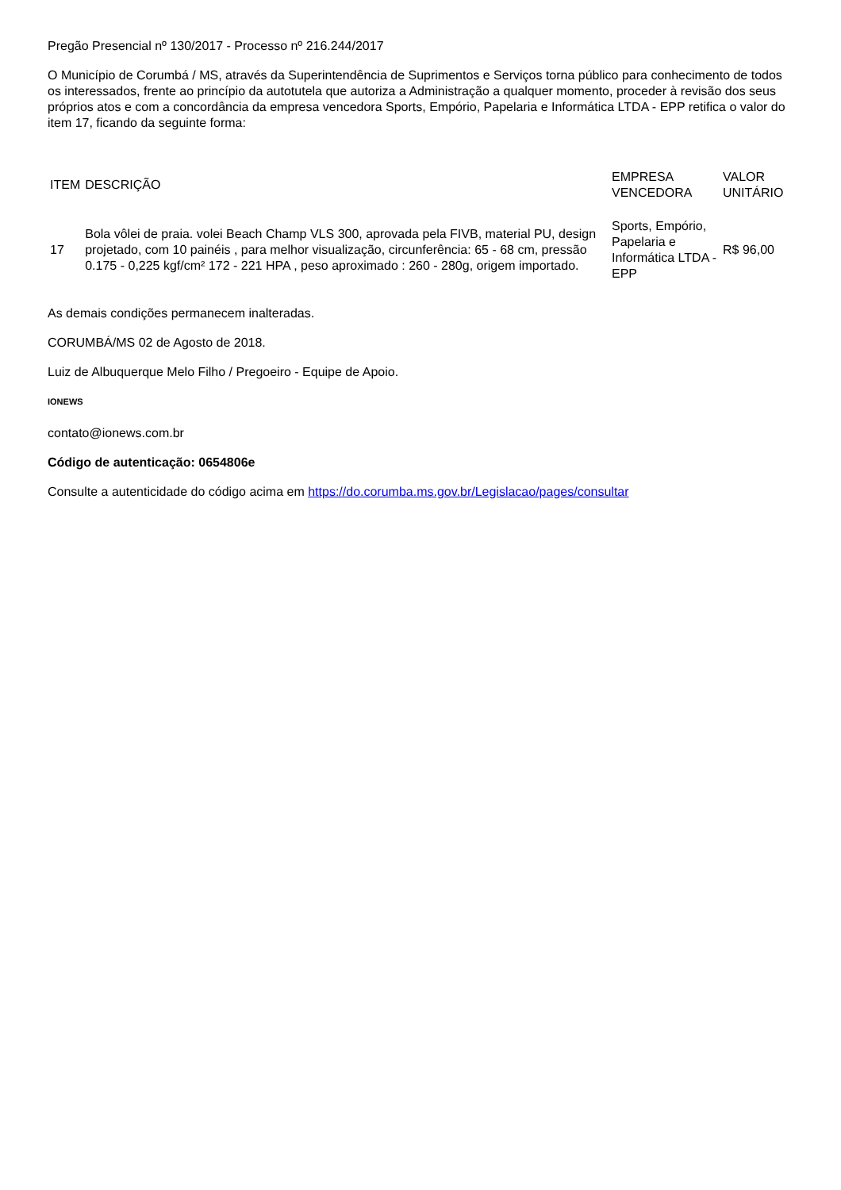Pregão Presencial nº 130/2017 - Processo nº 216.244/2017
O Município de Corumbá / MS, através da Superintendência de Suprimentos e Serviços torna público para conhecimento de todos os interessados, frente ao princípio da autotutela que autoriza a Administração a qualquer momento, proceder à revisão dos seus próprios atos e com a concordância da empresa vencedora Sports, Empório, Papelaria e Informática LTDA - EPP retifica o valor do item 17, ficando da seguinte forma:
| ITEM | DESCRIÇÃO | EMPRESA VENCEDORA | VALOR UNITÁRIO |
| --- | --- | --- | --- |
| 17 | Bola vôlei de praia. volei Beach Champ VLS 300, aprovada pela FIVB, material PU, design projetado, com 10 painéis , para melhor visualização, circunferência: 65 - 68 cm, pressão 0.175 - 0,225 kgf/cm² 172 - 221 HPA , peso aproximado : 260 - 280g, origem importado. | Sports, Empório, Papelaria e Informática LTDA - EPP | R$ 96,00 |
As demais condições permanecem inalteradas.
CORUMBÁ/MS 02 de Agosto de 2018.
Luiz de Albuquerque Melo Filho / Pregoeiro - Equipe de Apoio.
IONEWS
contato@ionews.com.br
Código de autenticação: 0654806e
Consulte a autenticidade do código acima em https://do.corumba.ms.gov.br/Legislacao/pages/consultar